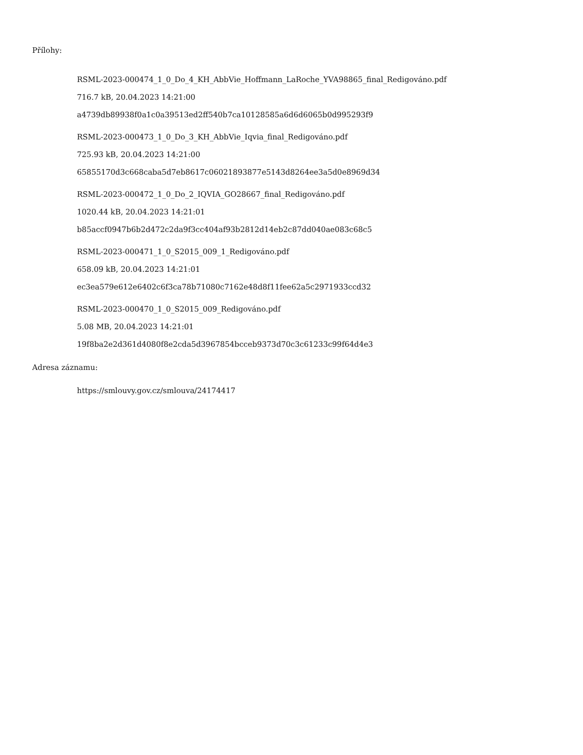Přílohy:
RSML-2023-000474_1_0_Do_4_KH_AbbVie_Hoffmann_LaRoche_YVA98865_final_Redigováno.pdf
716.7 kB, 20.04.2023 14:21:00
a4739db89938f0a1c0a39513ed2ff540b7ca10128585a6d6d6065b0d995293f9
RSML-2023-000473_1_0_Do_3_KH_AbbVie_Iqvia_final_Redigováno.pdf
725.93 kB, 20.04.2023 14:21:00
65855170d3c668caba5d7eb8617c06021893877e5143d8264ee3a5d0e8969d34
RSML-2023-000472_1_0_Do_2_IQVIA_GO28667_final_Redigováno.pdf
1020.44 kB, 20.04.2023 14:21:01
b85accf0947b6b2d472c2da9f3cc404af93b2812d14eb2c87dd040ae083c68c5
RSML-2023-000471_1_0_S2015_009_1_Redigováno.pdf
658.09 kB, 20.04.2023 14:21:01
ec3ea579e612e6402c6f3ca78b71080c7162e48d8f11fee62a5c2971933ccd32
RSML-2023-000470_1_0_S2015_009_Redigováno.pdf
5.08 MB, 20.04.2023 14:21:01
19f8ba2e2d361d4080f8e2cda5d3967854bcceb9373d70c3c61233c99f64d4e3
Adresa záznamu:
https://smlouvy.gov.cz/smlouva/24174417